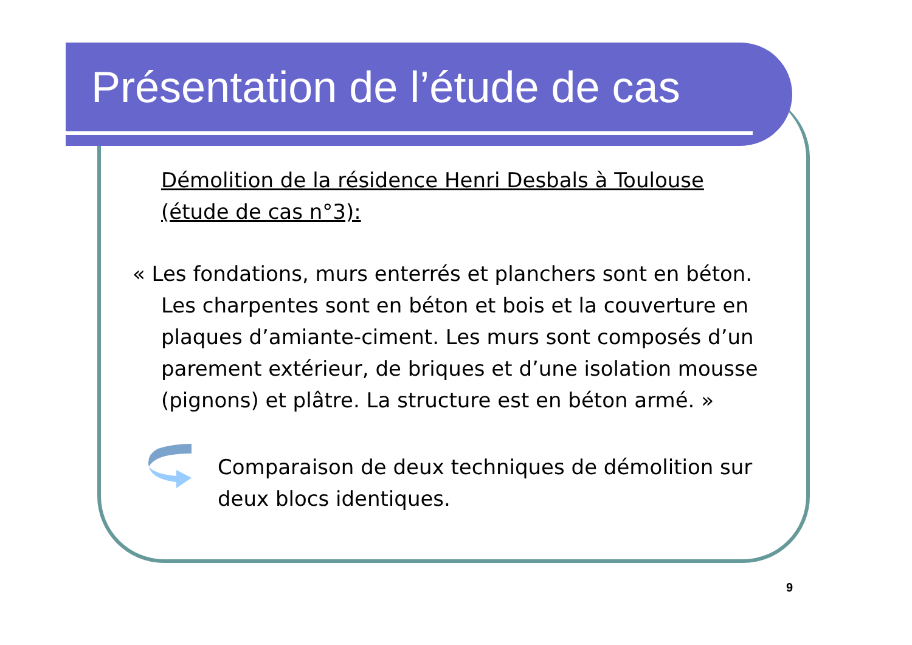Présentation de l’étude de cas
Démolition de la résidence Henri Desbals à Toulouse
(étude de cas n°3):
« Les fondations, murs enterrés et planchers sont en béton. Les charpentes sont en béton et bois et la couverture en plaques d’amiante-ciment. Les murs sont composés d’un parement extérieur, de briques et d’une isolation mousse (pignons) et plâtre. La structure est en béton armé. »
Comparaison de deux techniques de démolition sur deux blocs identiques.
9